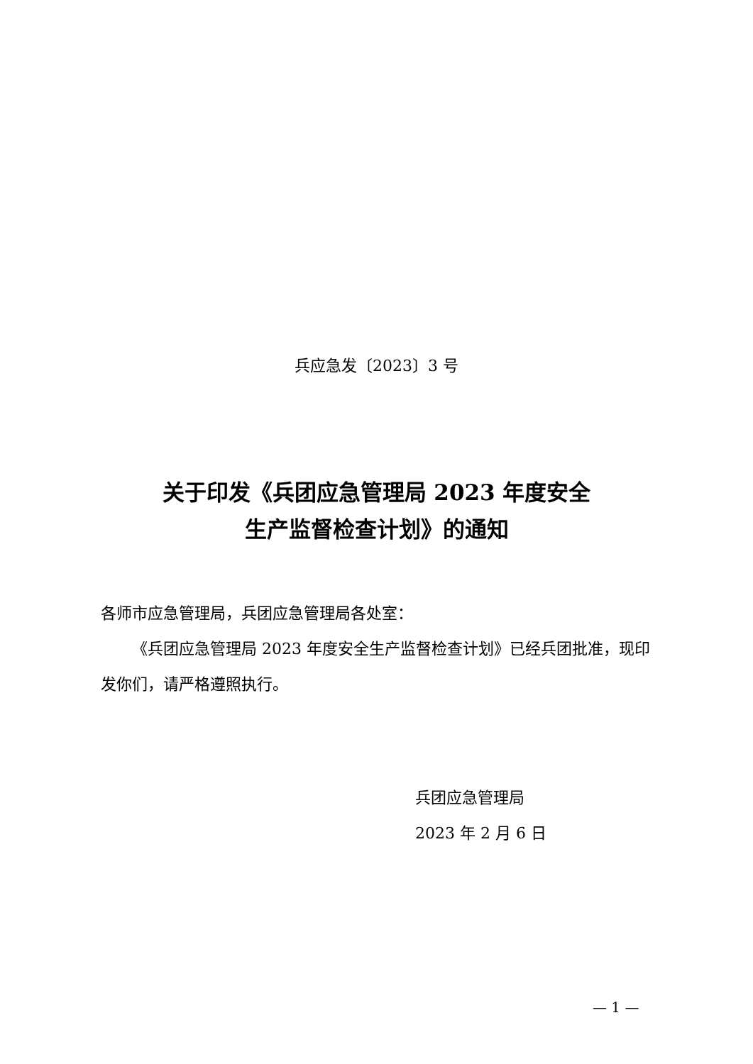兵应急发〔2023〕3 号
关于印发《兵团应急管理局 2023 年度安全
生产监督检查计划》的通知
各师市应急管理局，兵团应急管理局各处室：
《兵团应急管理局 2023 年度安全生产监督检查计划》已经兵团批准，现印发你们，请严格遵照执行。
兵团应急管理局
2023 年 2 月 6 日
— 1 —